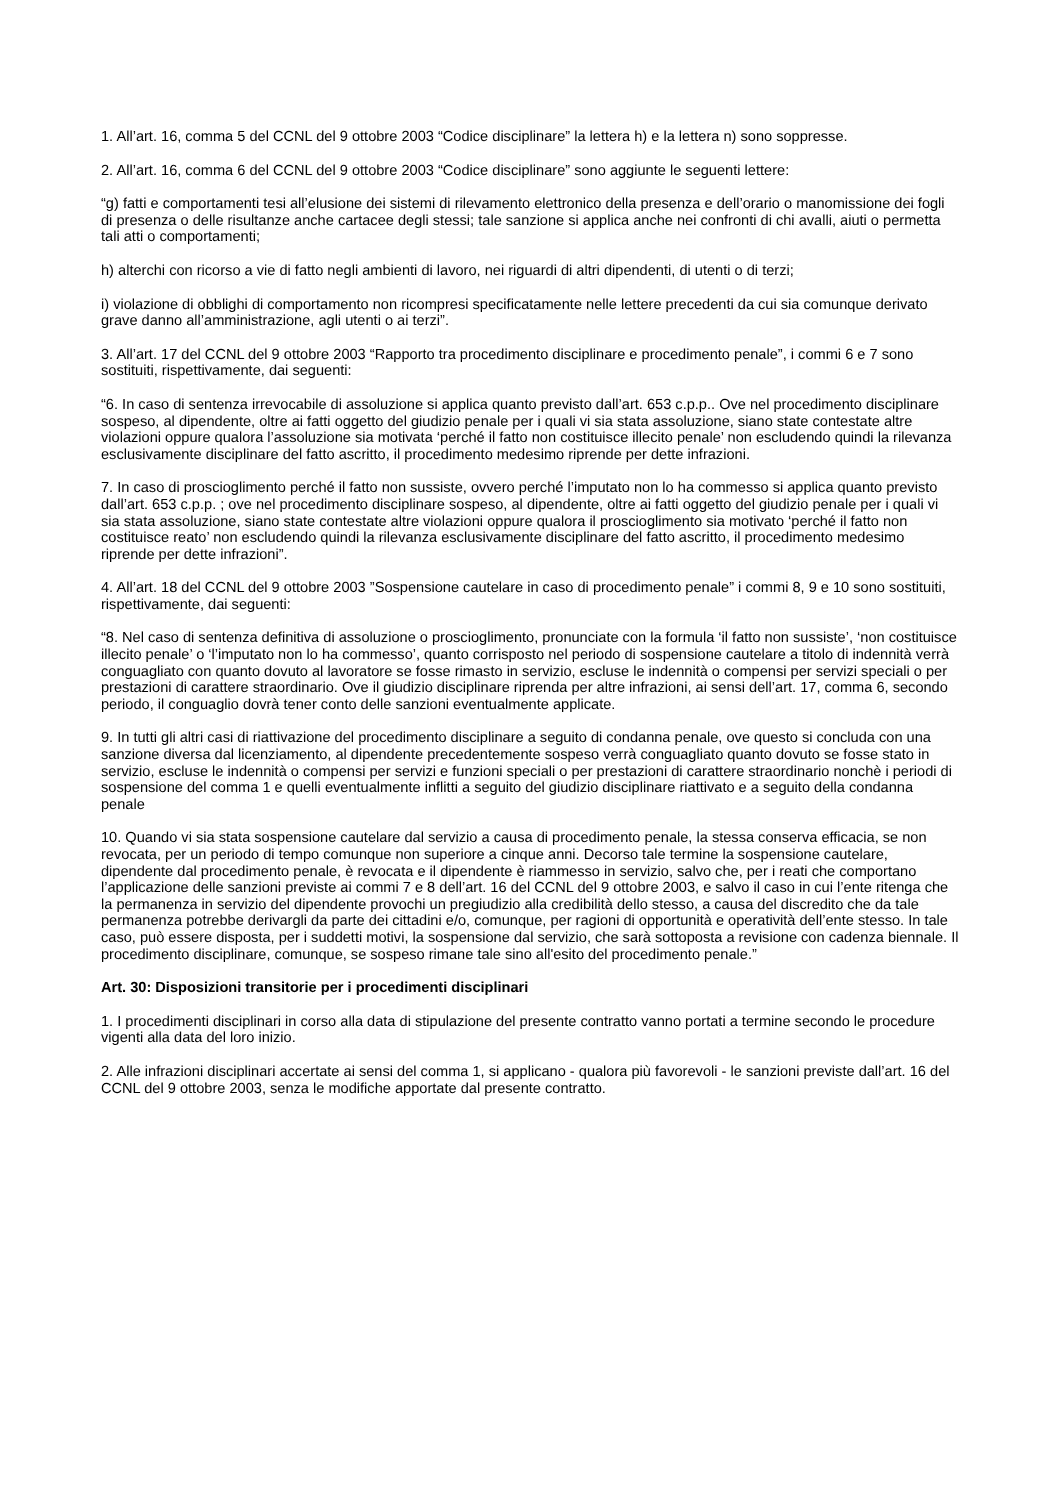1. All’art. 16, comma 5 del CCNL del 9 ottobre 2003 “Codice disciplinare” la lettera h) e la lettera n) sono soppresse.
2. All’art. 16, comma 6 del CCNL del 9 ottobre 2003 “Codice disciplinare” sono aggiunte le seguenti lettere:
“g) fatti e comportamenti tesi all’elusione dei sistemi di rilevamento elettronico della presenza e dell’orario o manomissione dei fogli di presenza o delle risultanze anche cartacee degli stessi; tale sanzione si applica anche nei confronti di chi avalli, aiuti o permetta tali atti o comportamenti;
h) alterchi con ricorso a vie di fatto negli ambienti di lavoro, nei riguardi di altri dipendenti, di utenti o di terzi;
i) violazione di obblighi di comportamento non ricompresi specificatamente nelle lettere precedenti da cui sia comunque derivato grave danno all’amministrazione, agli utenti o ai terzi”.
3. All’art. 17 del CCNL del 9 ottobre 2003 “Rapporto tra procedimento disciplinare e procedimento penale”, i commi 6 e 7 sono sostituiti, rispettivamente, dai seguenti:
“6. In caso di sentenza irrevocabile di assoluzione si applica quanto previsto dall’art. 653 c.p.p.. Ove nel procedimento disciplinare sospeso, al dipendente, oltre ai fatti oggetto del giudizio penale per i quali vi sia stata assoluzione, siano state contestate altre violazioni oppure qualora l’assoluzione sia motivata ‘perché il fatto non costituisce illecito penale’ non escludendo quindi la rilevanza esclusivamente disciplinare del fatto ascritto, il procedimento medesimo riprende per dette infrazioni.
7. In caso di proscioglimento perché il fatto non sussiste, ovvero perché l’imputato non lo ha commesso si applica quanto previsto dall’art. 653 c.p.p. ; ove nel procedimento disciplinare sospeso, al dipendente, oltre ai fatti oggetto del giudizio penale per i quali vi sia stata assoluzione, siano state contestate altre violazioni oppure qualora il proscioglimento sia motivato ‘perché il fatto non costituisce reato’ non escludendo quindi la rilevanza esclusivamente disciplinare del fatto ascritto, il procedimento medesimo riprende per dette infrazioni”.
4. All’art. 18 del CCNL del 9 ottobre 2003 ”Sospensione cautelare in caso di procedimento penale” i commi 8, 9 e 10 sono sostituiti, rispettivamente, dai seguenti:
“8. Nel caso di sentenza definitiva di assoluzione o proscioglimento, pronunciate con la formula ‘il fatto non sussiste’, ‘non costituisce illecito penale’ o ‘l’imputato non lo ha commesso’, quanto corrisposto nel periodo di sospensione cautelare a titolo di indennità verrà conguagliato con quanto dovuto al lavoratore se fosse rimasto in servizio, escluse le indennità o compensi per servizi speciali o per prestazioni di carattere straordinario. Ove il giudizio disciplinare riprenda per altre infrazioni, ai sensi dell’art. 17, comma 6, secondo periodo, il conguaglio dovrà tener conto delle sanzioni eventualmente applicate.
9. In tutti gli altri casi di riattivazione del procedimento disciplinare a seguito di condanna penale, ove questo si concluda con una sanzione diversa dal licenziamento, al dipendente precedentemente sospeso verrà conguagliato quanto dovuto se fosse stato in servizio, escluse le indennità o compensi per servizi e funzioni speciali o per prestazioni di carattere straordinario nonchè i periodi di sospensione del comma 1 e quelli eventualmente inflitti a seguito del giudizio disciplinare riattivato e a seguito della condanna penale
10. Quando vi sia stata sospensione cautelare dal servizio a causa di procedimento penale, la stessa conserva efficacia, se non revocata, per un periodo di tempo comunque non superiore a cinque anni. Decorso tale termine la sospensione cautelare, dipendente dal procedimento penale, è revocata e il dipendente è riammesso in servizio, salvo che, per i reati che comportano l’applicazione delle sanzioni previste ai commi 7 e 8 dell’art. 16 del CCNL del 9 ottobre 2003, e salvo il caso in cui l’ente ritenga che la permanenza in servizio del dipendente provochi un pregiudizio alla credibilità dello stesso, a causa del discredito che da tale permanenza potrebbe derivargli da parte dei cittadini e/o, comunque, per ragioni di opportunità e operatività dell’ente stesso. In tale caso, può essere disposta, per i suddetti motivi, la sospensione dal servizio, che sarà sottoposta a revisione con cadenza biennale. Il procedimento disciplinare, comunque, se sospeso rimane tale sino all'esito del procedimento penale.”
Art. 30: Disposizioni transitorie per i procedimenti disciplinari
1. I procedimenti disciplinari in corso alla data di stipulazione del presente contratto vanno portati a termine secondo le procedure vigenti alla data del loro inizio.
2. Alle infrazioni disciplinari accertate ai sensi del comma 1, si applicano - qualora più favorevoli - le sanzioni previste dall’art. 16 del CCNL del 9 ottobre 2003, senza le modifiche apportate dal presente contratto.